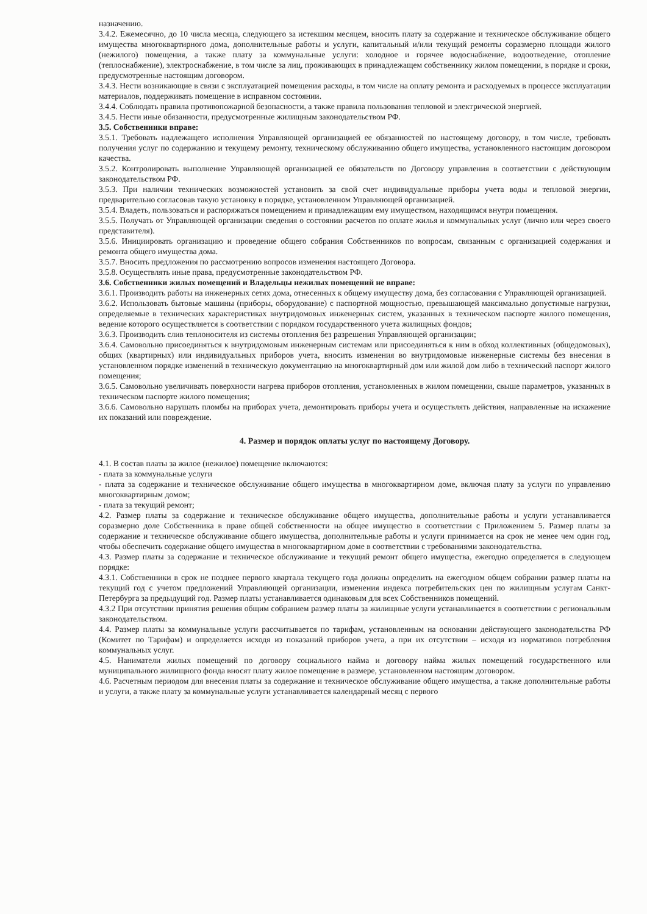назначению.
3.4.2. Ежемесячно, до 10 числа месяца, следующего за истекшим месяцем, вносить плату за содержание и техническое обслуживание общего имущества многоквартирного дома, дополнительные работы и услуги, капитальный и/или текущий ремонты соразмерно площади жилого (нежилого) помещения, а также плату за коммунальные услуги: холодное и горячее водоснабжение, водоотведение, отопление (теплоснабжение), электроснабжение, в том числе за лиц, проживающих в принадлежащем собственнику жилом помещении, в порядке и сроки, предусмотренные настоящим договором.
3.4.3. Нести возникающие в связи с эксплуатацией помещения расходы, в том числе на оплату ремонта и расходуемых в процессе эксплуатации материалов, поддерживать помещение в исправном состоянии.
3.4.4. Соблюдать правила противопожарной безопасности, а также правила пользования тепловой и электрической энергией.
3.4.5. Нести иные обязанности, предусмотренные жилищным законодательством РФ.
3.5. Собственники вправе:
3.5.1. Требовать надлежащего исполнения Управляющей организацией ее обязанностей по настоящему договору, в том числе, требовать получения услуг по содержанию и текущему ремонту, техническому обслуживанию общего имущества, установленного настоящим договором качества.
3.5.2. Контролировать выполнение Управляющей организацией ее обязательств по Договору управления в соответствии с действующим законодательством РФ.
3.5.3. При наличии технических возможностей установить за свой счет индивидуальные приборы учета воды и тепловой энергии, предварительно согласовав такую установку в порядке, установленном Управляющей организацией.
3.5.4. Владеть, пользоваться и распоряжаться помещением и принадлежащим ему имуществом, находящимся внутри помещения.
3.5.5. Получать от Управляющей организации сведения о состоянии расчетов по оплате жилья и коммунальных услуг (лично или через своего представителя).
3.5.6. Инициировать организацию и проведение общего собрания Собственников по вопросам, связанным с организацией содержания и ремонта общего имущества дома.
3.5.7. Вносить предложения по рассмотрению вопросов изменения настоящего Договора.
3.5.8. Осуществлять иные права, предусмотренные законодательством РФ.
3.6. Собственники жилых помещений и Владельцы нежилых помещений не вправе:
3.6.1. Производить работы на инженерных сетях дома, отнесенных к общему имуществу дома, без согласования с Управляющей организацией.
3.6.2. Использовать бытовые машины (приборы, оборудование) с паспортной мощностью, превышающей максимально допустимые нагрузки, определяемые в технических характеристиках внутридомовых инженерных систем, указанных в техническом паспорте жилого помещения, ведение которого осуществляется в соответствии с порядком государственного учета жилищных фондов;
3.6.3. Производить слив теплоносителя из системы отопления без разрешения Управляющей организации;
3.6.4. Самовольно присоединяться к внутридомовым инженерным системам или присоединяться к ним в обход коллективных (общедомовых), общих (квартирных) или индивидуальных приборов учета, вносить изменения во внутридомовые инженерные системы без внесения в установленном порядке изменений в техническую документацию на многоквартирный дом или жилой дом либо в технический паспорт жилого помещения;
3.6.5. Самовольно увеличивать поверхности нагрева приборов отопления, установленных в жилом помещении, свыше параметров, указанных в техническом паспорте жилого помещения;
3.6.6. Самовольно нарушать пломбы на приборах учета, демонтировать приборы учета и осуществлять действия, направленные на искажение их показаний или повреждение.
4. Размер и порядок оплаты услуг по настоящему Договору.
4.1. В состав платы за жилое (нежилое) помещение включаются:
- плата за коммунальные услуги
- плата за содержание и техническое обслуживание общего имущества в многоквартирном доме, включая плату за услуги по управлению многоквартирным домом;
- плата за текущий ремонт;
4.2. Размер платы за содержание и техническое обслуживание общего имущества, дополнительные работы и услуги устанавливается соразмерно доле Собственника в праве общей собственности на общее имущество в соответствии с Приложением 5. Размер платы за содержание и техническое обслуживание общего имущества, дополнительные работы и услуги принимается на срок не менее чем один год, чтобы обеспечить содержание общего имущества в многоквартирном доме в соответствии с требованиями законодательства.
4.3. Размер платы за содержание и техническое обслуживание и текущий ремонт общего имущества, ежегодно определяется в следующем порядке:
4.3.1. Собственники в срок не позднее первого квартала текущего года должны определить на ежегодном общем собрании размер платы на текущий год с учетом предложений Управляющей организации, изменения индекса потребительских цен по жилищным услугам Санкт-Петербурга за предыдущий год. Размер платы устанавливается одинаковым для всех Собственников помещений.
4.3.2 При отсутствии принятия решения общим собранием размер платы за жилищные услуги устанавливается в соответствии с региональным законодательством.
4.4. Размер платы за коммунальные услуги рассчитывается по тарифам, установленным на основании действующего законодательства РФ (Комитет по Тарифам) и определяется исходя из показаний приборов учета, а при их отсутствии – исходя из нормативов потребления коммунальных услуг.
4.5. Наниматели жилых помещений по договору социального найма и договору найма жилых помещений государственного или муниципального жилищного фонда вносят плату жилое помещение в размере, установленном настоящим договором.
4.6. Расчетным периодом для внесения платы за содержание и техническое обслуживание общего имущества, а также дополнительные работы и услуги, а также плату за коммунальные услуги устанавливается календарный месяц с первого